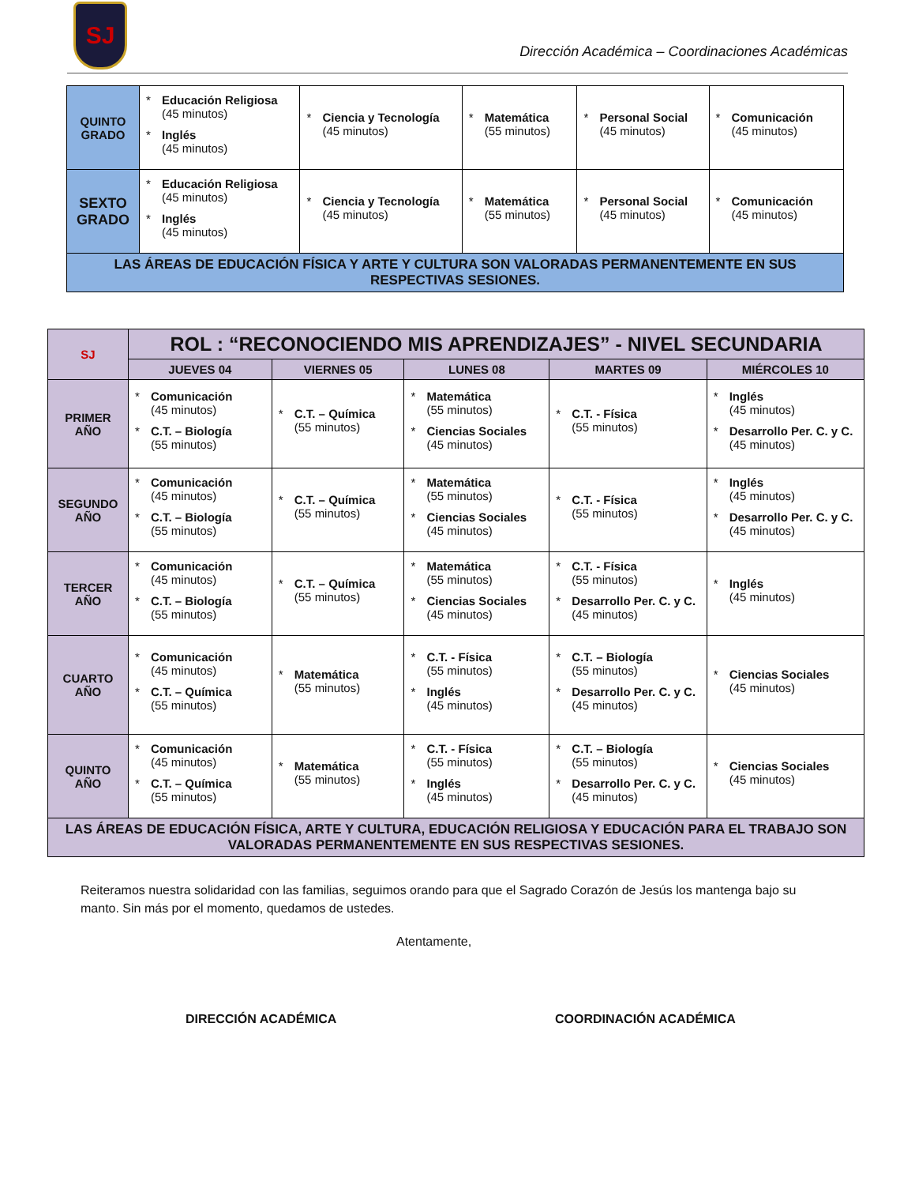SJ
Dirección Académica – Coordinaciones Académicas
| QUINTO GRADO | * Educación Religiosa (45 minutos) * Inglés (45 minutos) | * Ciencia y Tecnología (45 minutos) | * Matemática (55 minutos) | * Personal Social (45 minutos) | * Comunicación (45 minutos) |
| SEXTO GRADO | * Educación Religiosa (45 minutos) * Inglés (45 minutos) | * Ciencia y Tecnología (45 minutos) | * Matemática (55 minutos) | * Personal Social (45 minutos) | * Comunicación (45 minutos) |
| LAS ÁREAS DE EDUCACIÓN FÍSICA Y ARTE Y CULTURA SON VALORADAS PERMANENTEMENTE EN SUS RESPECTIVAS SESIONES. | | | | | |
| SJ | ROL : “RECONOCIENDO MIS APRENDIZAJES” - NIVEL SECUNDARIA | | | | |
| --- | --- | --- | --- | --- | --- |
| | JUEVES 04 | VIERNES 05 | LUNES 08 | MARTES 09 | MIÉRCOLES 10 |
| PRIMER AÑO | * Comunicación (45 minutos) * C.T. – Biología (55 minutos) | * C.T. – Química (55 minutos) | * Matemática (55 minutos) * Ciencias Sociales (45 minutos) | * C.T. - Física (55 minutos) | * Inglés (45 minutos) * Desarrollo Per. C. y C. (45 minutos) |
| SEGUNDO AÑO | * Comunicación (45 minutos) * C.T. – Biología (55 minutos) | * C.T. – Química (55 minutos) | * Matemática (55 minutos) * Ciencias Sociales (45 minutos) | * C.T. - Física (55 minutos) | * Inglés (45 minutos) * Desarrollo Per. C. y C. (45 minutos) |
| TERCER AÑO | * Comunicación (45 minutos) * C.T. – Biología (55 minutos) | * C.T. – Química (55 minutos) | * Matemática (55 minutos) * Ciencias Sociales (45 minutos) | * C.T. - Física (55 minutos) * Desarrollo Per. C. y C. (45 minutos) | * Inglés (45 minutos) |
| CUARTO AÑO | * Comunicación (45 minutos) * C.T. – Química (55 minutos) | * Matemática (55 minutos) | * C.T. - Física (55 minutos) * Inglés (45 minutos) | * C.T. – Biología (55 minutos) * Desarrollo Per. C. y C. (45 minutos) | * Ciencias Sociales (45 minutos) |
| QUINTO AÑO | * Comunicación (45 minutos) * C.T. – Química (55 minutos) | * Matemática (55 minutos) | * C.T. - Física (55 minutos) * Inglés (45 minutos) | * C.T. – Biología (55 minutos) * Desarrollo Per. C. y C. (45 minutos) | * Ciencias Sociales (45 minutos) |
| LAS ÁREAS DE EDUCACIÓN FÍSICA, ARTE Y CULTURA, EDUCACIÓN RELIGIOSA Y EDUCACIÓN PARA EL TRABAJO SON VALORADAS PERMANENTEMENTE EN SUS RESPECTIVAS SESIONES. | | | | | |
Reiteramos nuestra solidaridad con las familias, seguimos orando para que el Sagrado Corazón de Jesús los mantenga bajo su manto. Sin más por el momento, quedamos de ustedes.
Atentamente,
DIRECCIÓN ACADÉMICA COORDINACIÓN ACADÉMICA